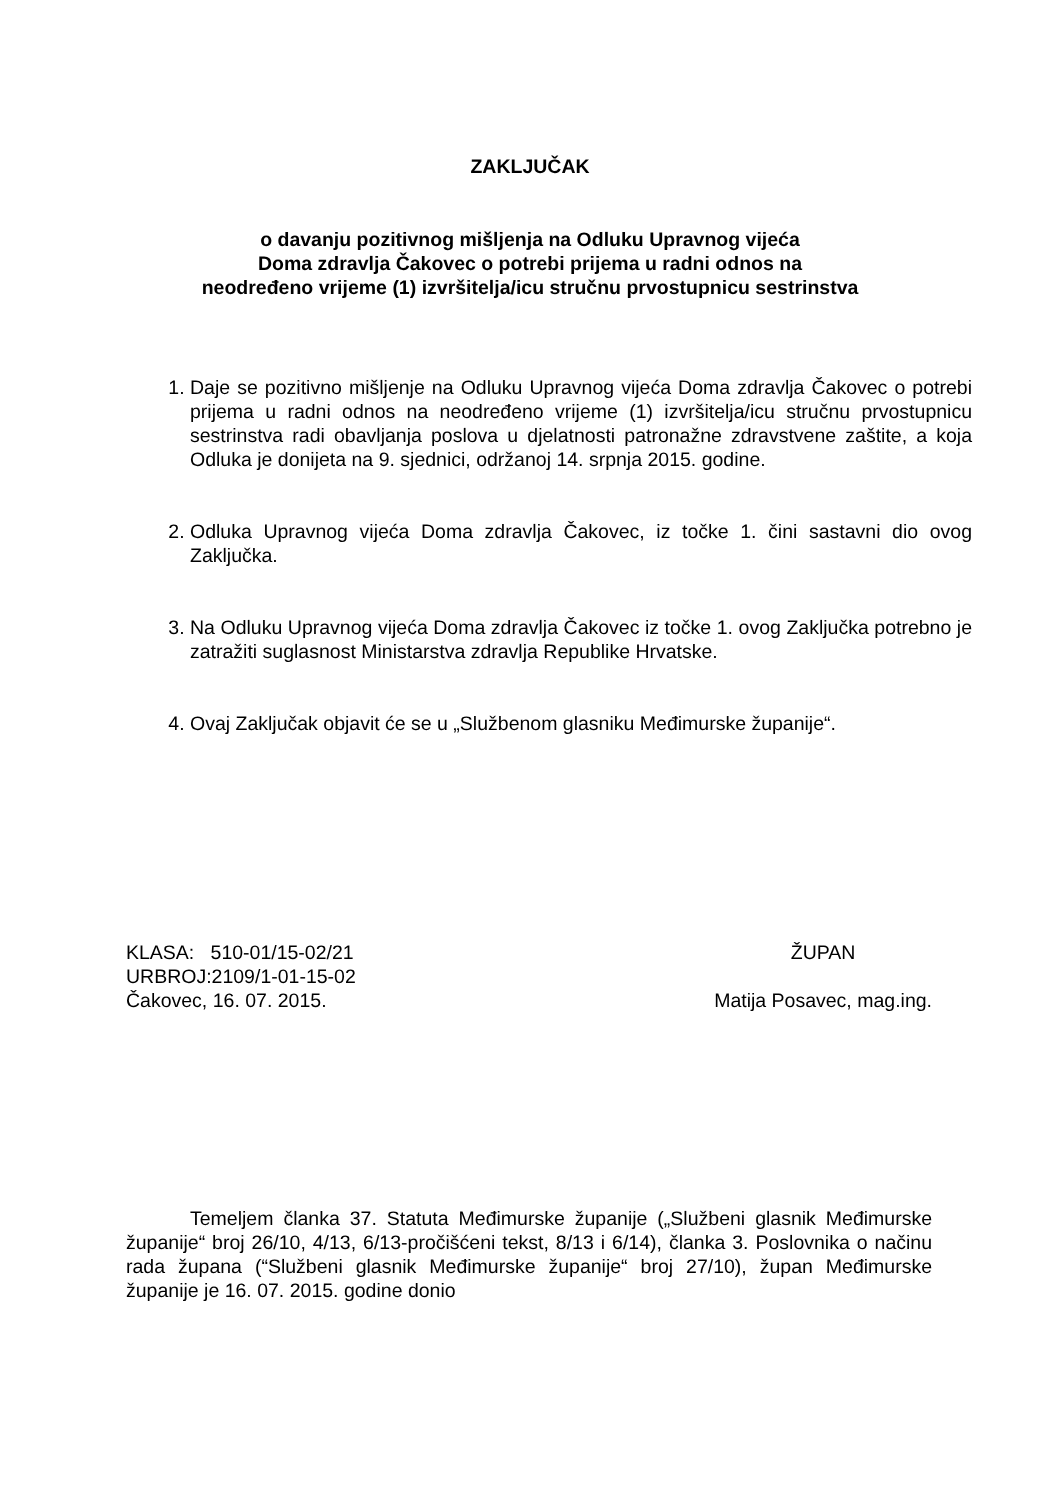ZAKLJUČAK
o davanju pozitivnog mišljenja na Odluku Upravnog vijeća
Doma zdravlja Čakovec o potrebi prijema u radni odnos na
neodređeno vrijeme (1) izvršitelja/icu stručnu prvostupnicu sestrinstva
1. Daje se pozitivno mišljenje na Odluku Upravnog vijeća Doma zdravlja Čakovec o potrebi prijema u radni odnos na neodređeno vrijeme (1) izvršitelja/icu stručnu prvostupnicu sestrinstva radi obavljanja poslova u djelatnosti patronažne zdravstvene zaštite, a koja Odluka je donijeta na 9. sjednici, održanoj 14. srpnja 2015. godine.
2. Odluka Upravnog vijeća Doma zdravlja Čakovec, iz točke 1. čini sastavni dio ovog Zaključka.
3. Na Odluku Upravnog vijeća Doma zdravlja Čakovec iz točke 1. ovog Zaključka potrebno je zatražiti suglasnost Ministarstva zdravlja Republike Hrvatske.
4. Ovaj Zaključak objavit će se u „Službenom glasniku Međimurske županije“.
KLASA: 510-01/15-02/21
URBROJ:2109/1-01-15-02
Čakovec, 16. 07. 2015.
ŽUPAN
Matija Posavec, mag.ing.
Temeljem članka 37. Statuta Međimurske županije („Službeni glasnik Međimurske županije“ broj 26/10, 4/13, 6/13-pročišćeni tekst, 8/13 i 6/14), članka 3. Poslovnika o načinu rada župana (“Službeni glasnik Međimurske županije“ broj 27/10), župan Međimurske županije je 16. 07. 2015. godine donio